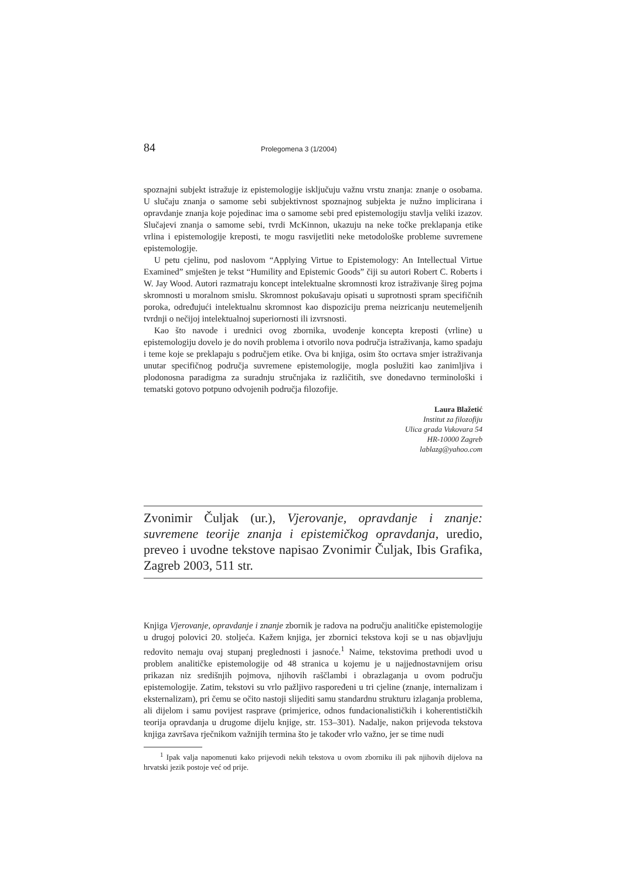84 Prolegomena 3 (1/2004)
spoznajni subjekt istražuje iz epistemologije isključuju važnu vrstu znanja: znanje o osobama. U slučaju znanja o samome sebi subjektivnost spoznajnog subjekta je nužno implicirana i opravdanje znanja koje pojedinac ima o samome sebi pred epistemologiju stavlja veliki izazov. Slučajevi znanja o samome sebi, tvrdi McKinnon, ukazuju na neke točke preklapanja etike vrlina i epistemologije kreposti, te mogu rasvijetliti neke metodološke probleme suvremene epistemologije.
U petu cjelinu, pod naslovom “Applying Virtue to Epistemology: An Intellectual Virtue Examined” smješten je tekst “Humility and Epistemic Goods” čiji su autori Robert C. Roberts i W. Jay Wood. Autori razmatraju koncept intelektualne skromnosti kroz istraživanje šireg pojma skromnosti u moralnom smislu. Skromnost pokušavaju opisati u suprotnosti spram specifičnih poroka, određujući intelektualnu skromnost kao dispoziciju prema neizricanju neutemeljenih tvrdnji o nečijoj intelektualnoj superiornosti ili izvrsnosti.
Kao što navode i urednici ovog zbornika, uvođenje koncepta kreposti (vrline) u epistemologiju dovelo je do novih problema i otvorilo nova područja istraživanja, kamo spadaju i teme koje se preklapaju s područjem etike. Ova bi knjiga, osim što ocrtava smjer istraživanja unutar specifičnog područja suvremene epistemologije, mogla poslužiti kao zanimljiva i plodonosna paradigma za suradnju stručnjaka iz različitih, sve donedavno terminološki i tematski gotovo potpuno odvojenih područja filozofije.
Laura Blažetić
Institut za filozofiju
Ulica grada Vukovara 54
HR-10000 Zagreb
lablazg@yahoo.com
Zvonimir Čuljak (ur.), Vjerovanje, opravdanje i znanje: suvremene teorije znanja i epistemičkog opravdanja, uredio, preveo i uvodne tekstove napisao Zvonimir Čuljak, Ibis Grafika, Zagreb 2003, 511 str.
Knjiga Vjerovanje, opravdanje i znanje zbornik je radova na području analitičke epistemologije u drugoj polovici 20. stoljeća. Kažem knjiga, jer zbornici tekstova koji se u nas objavljuju redovito nemaju ovaj stupanj preglednosti i jasnoće.<sup>1</sup> Naime, tekstovima prethodi uvod u problem analitičke epistemologije od 48 stranica u kojemu je u najjednostavnijem orisu prikazan niz središnjih pojmova, njihovih raščlambi i obrazlaganja u ovom području epistemologije. Zatim, tekstovi su vrlo pažljivo raspoređeni u tri cjeline (znanje, internalizam i eksternalizam), pri čemu se očito nastoji slijediti samu standardnu strukturu izlaganja problema, ali dijelom i samu povijest rasprave (primjerice, odnos fundacionalističkih i koherentističkih teorija opravdanja u drugome dijelu knjige, str. 153–301). Nadalje, nakon prijevoda tekstova knjiga završava rječnikom važnijih termina što je također vrlo važno, jer se time nudi
<sup>1</sup> Ipak valja napomenuti kako prijevodi nekih tekstova u ovom zborniku ili pak njihovih dijelova na hrvatski jezik postoje već od prije.